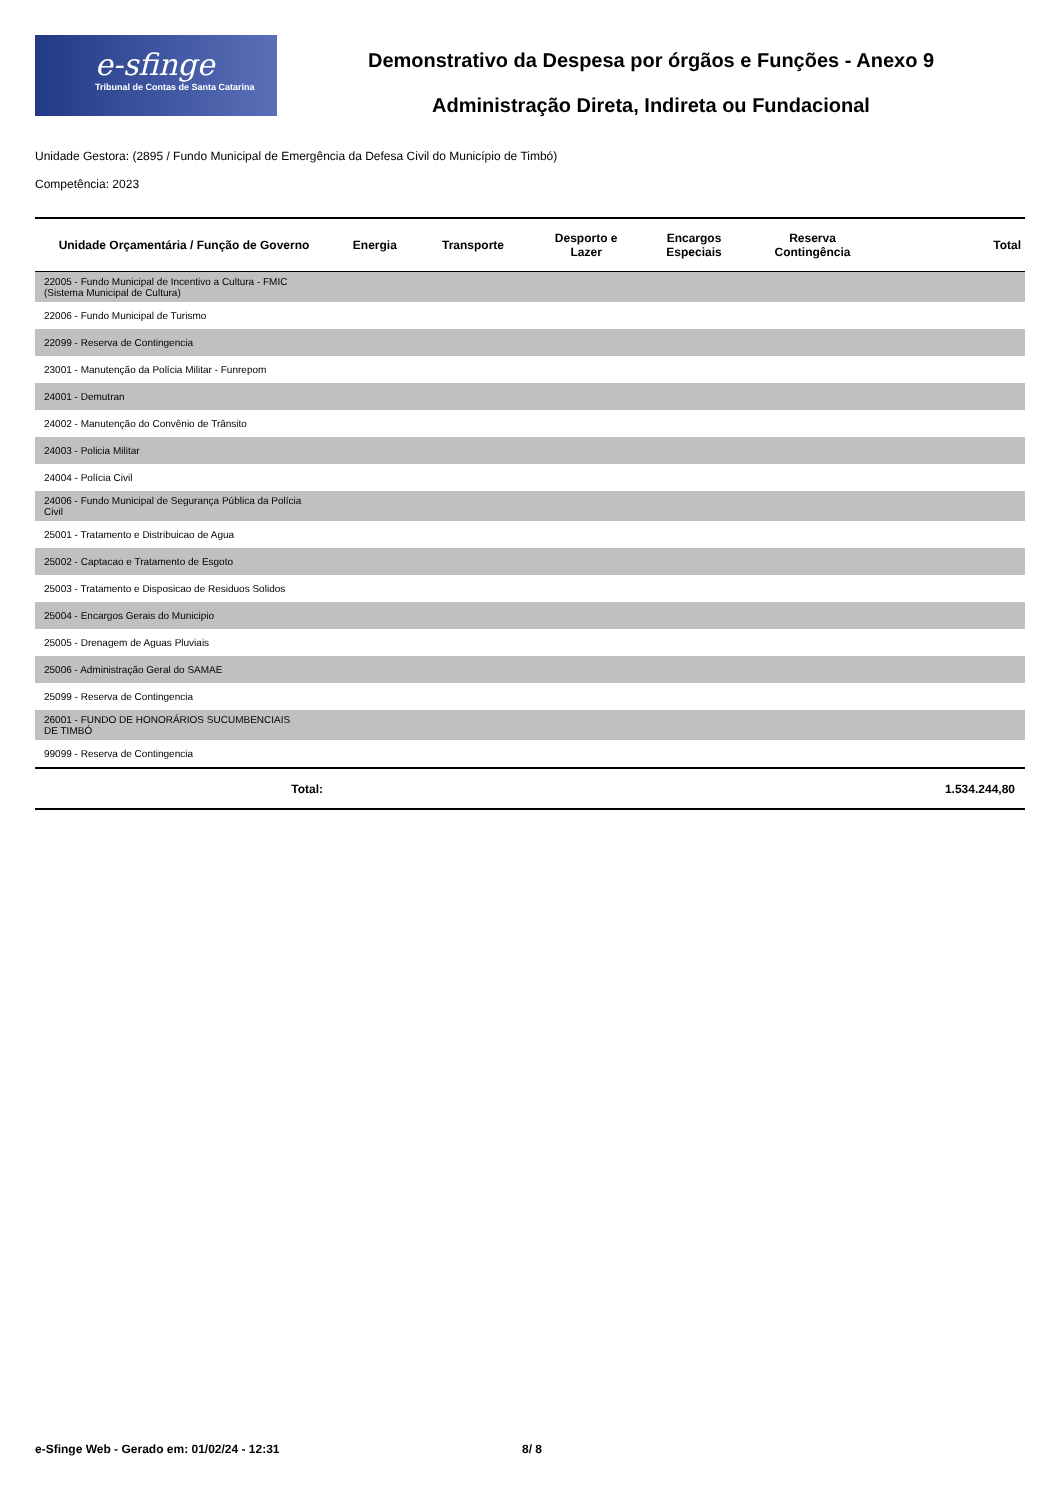e-sfinge
Tribunal de Contas de Santa Catarina
Demonstrativo da Despesa por órgãos e Funções - Anexo 9
Administração Direta, Indireta ou Fundacional
Unidade Gestora: (2895 / Fundo Municipal de Emergência da Defesa Civil do Município de Timbó)
Competência: 2023
| Unidade Orçamentária / Função de Governo | Energia | Transporte | Desporto e Lazer | Encargos Especiais | Reserva Contingência | Total |
| --- | --- | --- | --- | --- | --- | --- |
| 22005 - Fundo Municipal de Incentivo a Cultura - FMIC (Sistema Municipal de Cultura) | | | | | | |
| 22006 - Fundo Municipal de Turismo | | | | | | |
| 22099 - Reserva de Contingencia | | | | | | |
| 23001 - Manutenção da Polícia Militar - Funrepom | | | | | | |
| 24001 - Demutran | | | | | | |
| 24002 - Manutenção do Convênio de Trânsito | | | | | | |
| 24003 - Policia Militar | | | | | | |
| 24004 - Polícia Civil | | | | | | |
| 24006 - Fundo Municipal de Segurança Pública da Polícia Civil | | | | | | |
| 25001 - Tratamento e Distribuicao de Agua | | | | | | |
| 25002 - Captacao e Tratamento de Esgoto | | | | | | |
| 25003 - Tratamento e Disposicao de Residuos Solidos | | | | | | |
| 25004 - Encargos Gerais do Municipio | | | | | | |
| 25005 - Drenagem de Aguas Pluviais | | | | | | |
| 25006 - Administração Geral do SAMAE | | | | | | |
| 25099 - Reserva de Contingencia | | | | | | |
| 26001 - FUNDO DE HONORÁRIOS SUCUMBENCIAIS DE TIMBÓ | | | | | | |
| 99099 - Reserva de Contingencia | | | | | | |
| Total: | | | | | | 1.534.244,80 |
e-Sfinge Web - Gerado em: 01/02/24 - 12:31
8/ 8